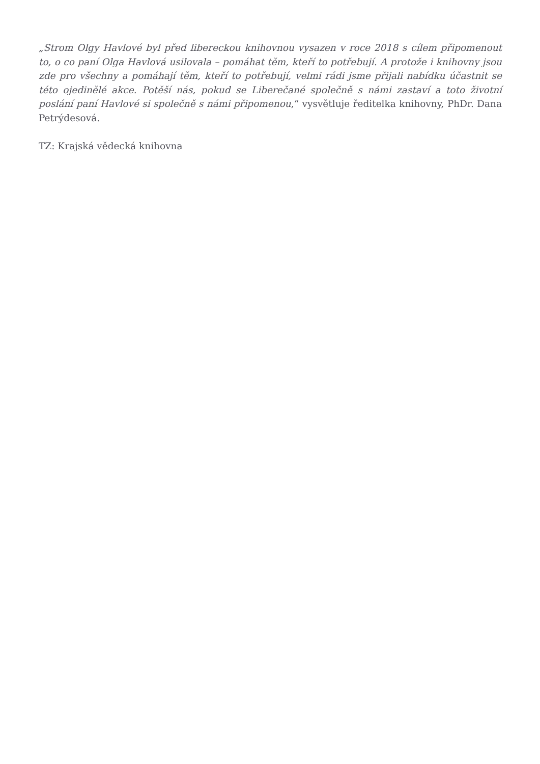„Strom Olgy Havlové byl před libereckou knihovnou vysazen v roce 2018 s cílem připomenout to, o co paní Olga Havlová usilovala – pomáhat těm, kteří to potřebují. A protože i knihovny jsou zde pro všechny a pomáhají těm, kteří to potřebují, velmi rádi jsme přijali nabídku účastnit se této ojedinělé akce. Potěší nás, pokud se Liberečané společně s námi zastaví a toto životní poslání paní Havlové si společně s námi připomenou,“ vysvětluje ředitelka knihovny, PhDr. Dana Petrýdesová.
TZ: Krajská vědecká knihovna